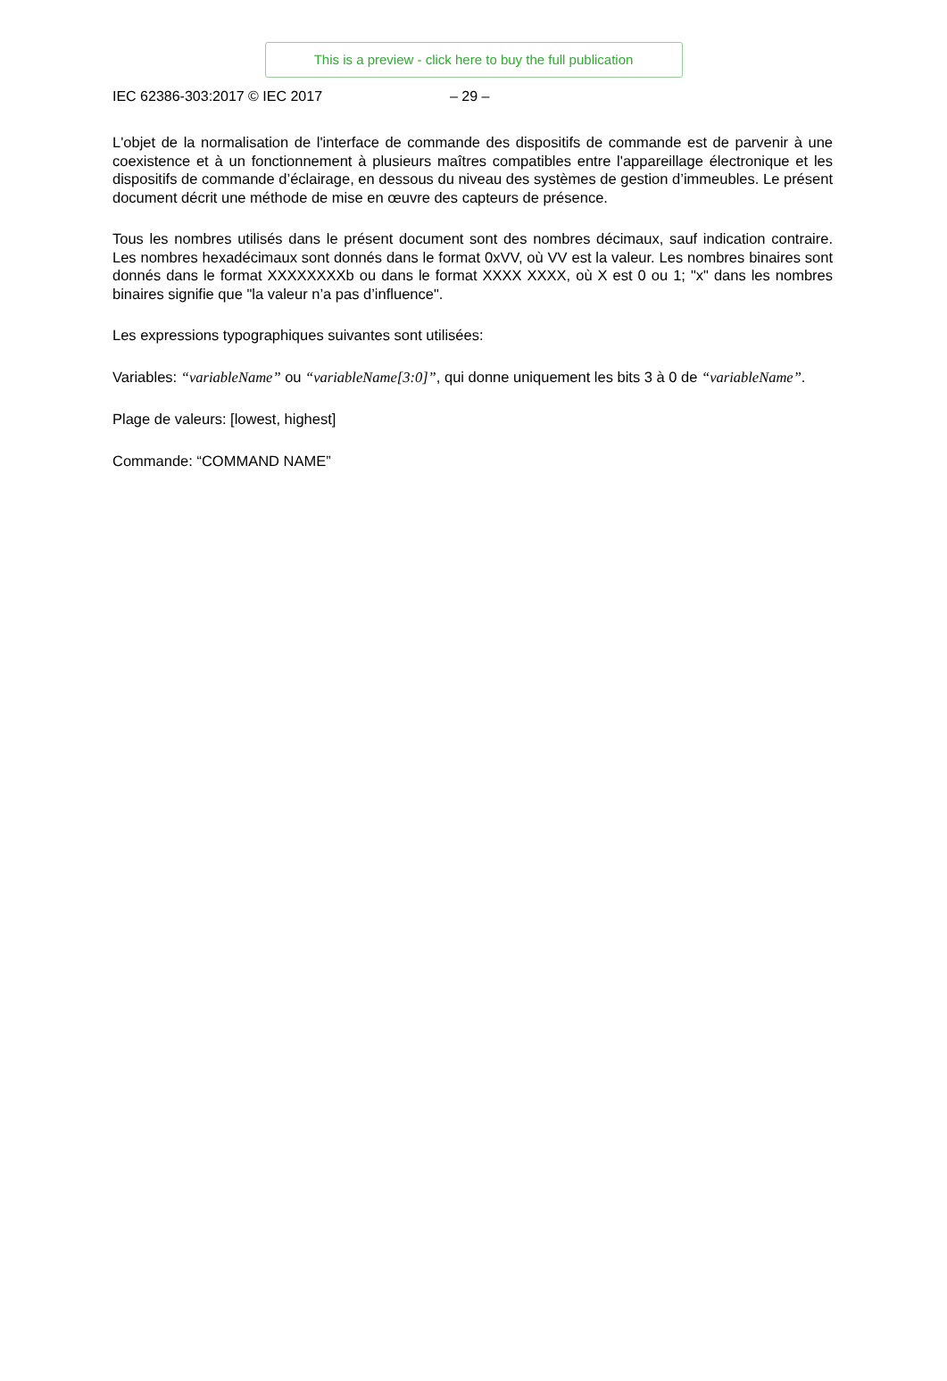This is a preview - click here to buy the full publication
IEC 62386-303:2017 © IEC 2017 – 29 –
L'objet de la normalisation de l'interface de commande des dispositifs de commande est de parvenir à une coexistence et à un fonctionnement à plusieurs maîtres compatibles entre l'appareillage électronique et les dispositifs de commande d’éclairage, en dessous du niveau des systèmes de gestion d’immeubles. Le présent document décrit une méthode de mise en œuvre des capteurs de présence.
Tous les nombres utilisés dans le présent document sont des nombres décimaux, sauf indication contraire. Les nombres hexadécimaux sont donnés dans le format 0xVV, où VV est la valeur. Les nombres binaires sont donnés dans le format XXXXXXXXb ou dans le format XXXX XXXX, où X est 0 ou 1; "x" dans les nombres binaires signifie que "la valeur n’a pas d’influence".
Les expressions typographiques suivantes sont utilisées:
Variables: “variableName” ou “variableName[3:0]”, qui donne uniquement les bits 3 à 0 de “variableName”.
Plage de valeurs: [lowest, highest]
Commande: “COMMAND NAME”